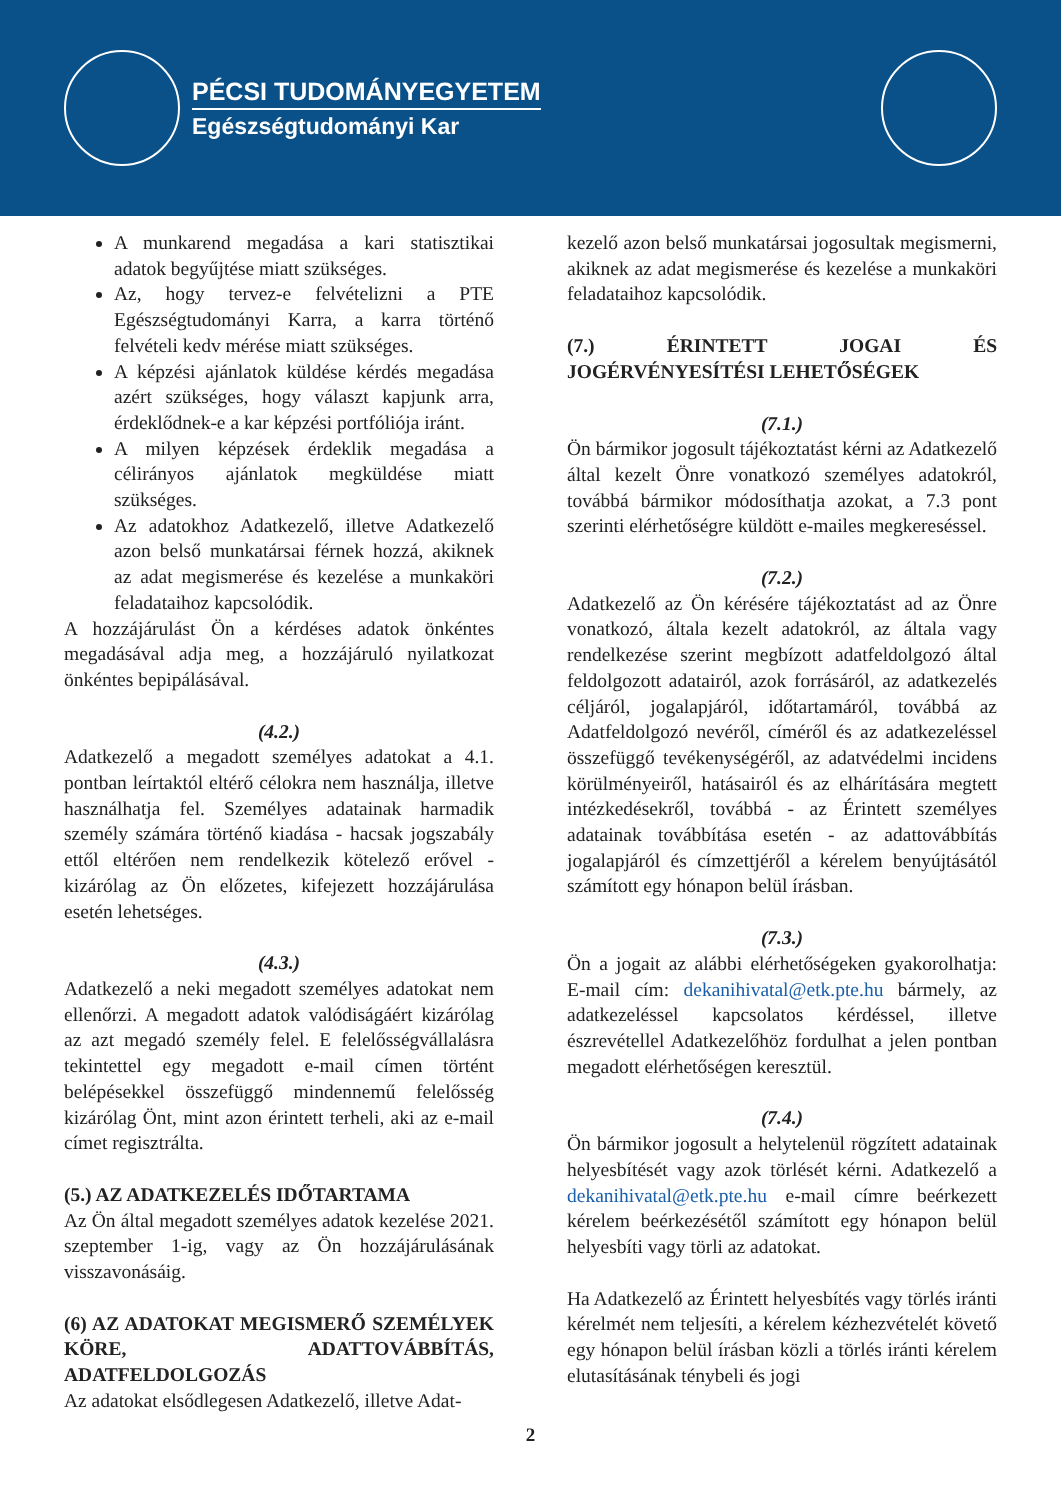PÉCSI TUDOMÁNYEGYETEM
Egészségtudományi Kar
A munkarend megadása a kari statisztikai adatok begyűjtése miatt szükséges.
Az, hogy tervez-e felvételizni a PTE Egészségtudományi Karra, a karra történő felvételi kedv mérése miatt szükséges.
A képzési ajánlatok küldése kérdés megadása azért szükséges, hogy választ kapjunk arra, érdeklődnek-e a kar képzési portfóliója iránt.
A milyen képzések érdeklik megadása a célirányos ajánlatok megküldése miatt szükséges.
Az adatokhoz Adatkezelő, illetve Adatkezelő azon belső munkatársai férnek hozzá, akiknek az adat megismerése és kezelése a munkaköri feladataihoz kapcsolódik.
A hozzájárulást Ön a kérdéses adatok önkéntes megadásával adja meg, a hozzájáruló nyilatkozat önkéntes bepipálásával.
(4.2.)
Adatkezelő a megadott személyes adatokat a 4.1. pontban leírtaktól eltérő célokra nem használja, illetve használhatja fel. Személyes adatainak harmadik személy számára történő kiadása - hacsak jogszabály ettől eltérően nem rendelkezik kötelező erővel - kizárólag az Ön előzetes, kifejezett hozzájárulása esetén lehetséges.
(4.3.)
Adatkezelő a neki megadott személyes adatokat nem ellenőrzi. A megadott adatok valódiságáért kizárólag az azt megadó személy felel. E felelősségvállalásra tekintettel egy megadott e-mail címen történt belépésekkel összefüggő mindennemű felelősség kizárólag Önt, mint azon érintett terheli, aki az e-mail címet regisztrálta.
(5.) AZ ADATKEZELÉS IDŐTARTAMA
Az Ön által megadott személyes adatok kezelése 2021. szeptember 1-ig, vagy az Ön hozzájárulásának visszavonásáig.
(6) AZ ADATOKAT MEGISMERŐ SZEMÉLYEK KÖRE, ADATTOVÁBBÍTÁS, ADATFELDOLGOZÁS
Az adatokat elsődlegesen Adatkezelő, illetve Adat-
kezelő azon belső munkatársai jogosultak megismerni, akiknek az adat megismerése és kezelése a munkaköri feladataihoz kapcsolódik.
(7.) ÉRINTETT JOGAI ÉS JOGÉRVÉNYESÍTÉSI LEHETŐSÉGEK
(7.1.)
Ön bármikor jogosult tájékoztatást kérni az Adatkezelő által kezelt Önre vonatkozó személyes adatokról, továbbá bármikor módosíthatja azokat, a 7.3 pont szerinti elérhetőségre küldött e-mailes megkereséssel.
(7.2.)
Adatkezelő az Ön kérésére tájékoztatást ad az Önre vonatkozó, általa kezelt adatokról, az általa vagy rendelkezése szerint megbízott adatfeldolgozó által feldolgozott adatairól, azok forrásáról, az adatkezelés céljáról, jogalapjáról, időtartamáról, továbbá az Adatfeldolgozó nevéről, címéről és az adatkezeléssel összefüggő tevékenységéről, az adatvédelmi incidens körülményeiről, hatásairól és az elhárítására megtett intézkedésekről, továbbá - az Érintett személyes adatainak továbbítása esetén - az adattovábbítás jogalapjáról és címzettjéről a kérelem benyújtásától számított egy hónapon belül írásban.
(7.3.)
Ön a jogait az alábbi elérhetőségeken gyakorolhatja: E-mail cím: dekanihivatal@etk.pte.hu bármely, az adatkezeléssel kapcsolatos kérdéssel, illetve észrevétellel Adatkezelőhöz fordulhat a jelen pontban megadott elérhetőségen keresztül.
(7.4.)
Ön bármikor jogosult a helytelenül rögzített adatainak helyesbítését vagy azok törlését kérni. Adatkezelő a dekanihivatal@etk.pte.hu e-mail címre beérkezett kérelem beérkezésétől számított egy hónapon belül helyesbíti vagy törli az adatokat.
Ha Adatkezelő az Érintett helyesbítés vagy törlés iránti kérelmét nem teljesíti, a kérelem kézhezvételét követő egy hónapon belül írásban közli a törlés iránti kérelem elutasításának ténybeli és jogi
2